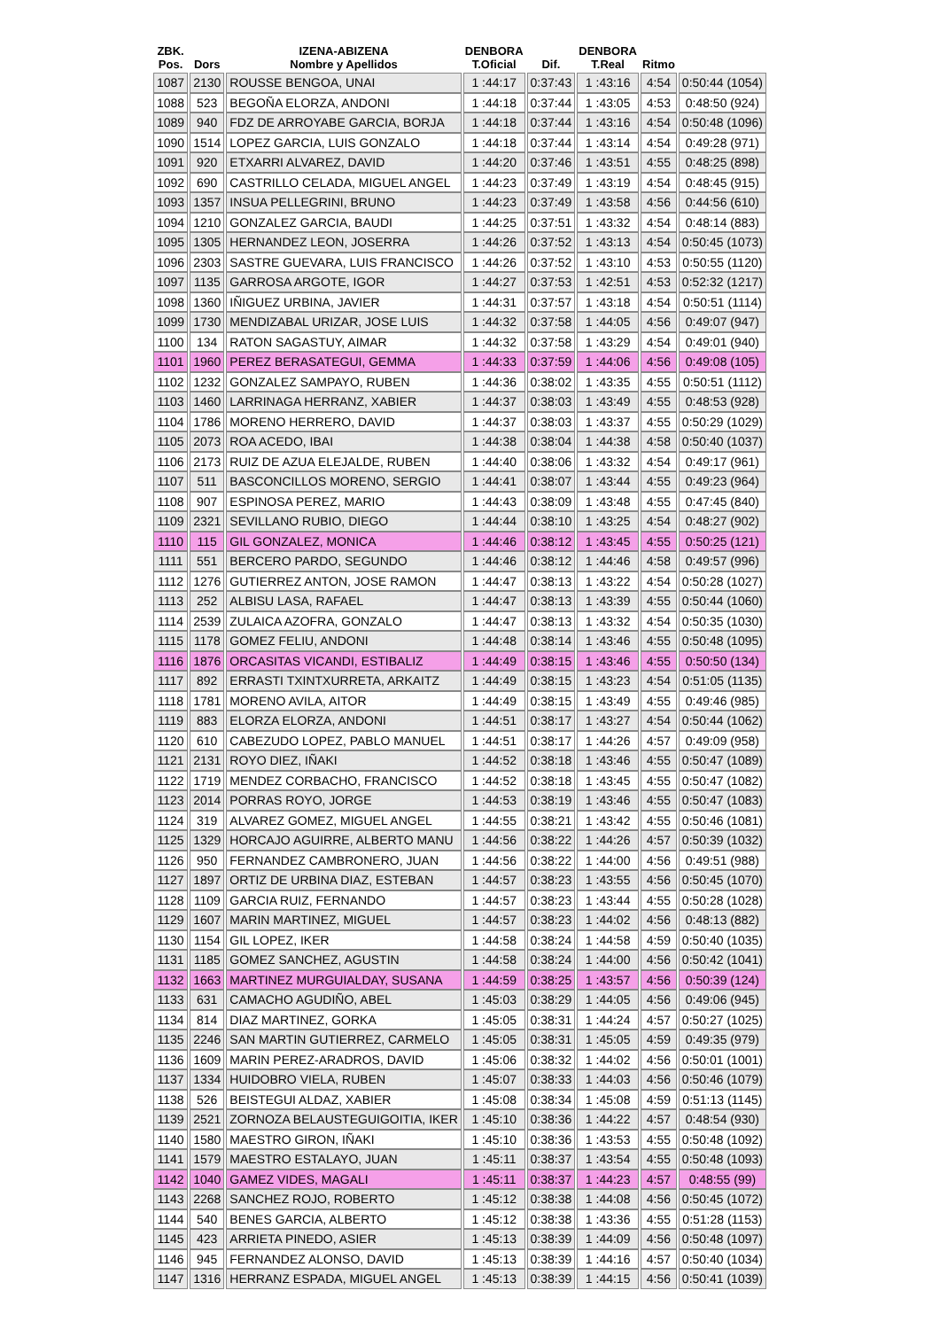| ZBK. Pos. | Dors | IZENA-ABIZENA Nombre y Apellidos | DENBORA T.Oficial | Dif. | DENBORA T.Real | Ritmo | |
| --- | --- | --- | --- | --- | --- | --- | --- |
| 1087 | 2130 | ROUSSE BENGOA, UNAI | 1 :44:17 | 0:37:43 | 1 :43:16 | 4:54 | 0:50:44 (1054) |
| 1088 | 523 | BEGOÑA ELORZA, ANDONI | 1 :44:18 | 0:37:44 | 1 :43:05 | 4:53 | 0:48:50 (924) |
| 1089 | 940 | FDZ DE ARROYABE GARCIA, BORJA | 1 :44:18 | 0:37:44 | 1 :43:16 | 4:54 | 0:50:48 (1096) |
| 1090 | 1514 | LOPEZ GARCIA, LUIS GONZALO | 1 :44:18 | 0:37:44 | 1 :43:14 | 4:54 | 0:49:28 (971) |
| 1091 | 920 | ETXARRI ALVAREZ, DAVID | 1 :44:20 | 0:37:46 | 1 :43:51 | 4:55 | 0:48:25 (898) |
| 1092 | 690 | CASTRILLO CELADA, MIGUEL ANGEL | 1 :44:23 | 0:37:49 | 1 :43:19 | 4:54 | 0:48:45 (915) |
| 1093 | 1357 | INSUA PELLEGRINI, BRUNO | 1 :44:23 | 0:37:49 | 1 :43:58 | 4:56 | 0:44:56 (610) |
| 1094 | 1210 | GONZALEZ GARCIA, BAUDI | 1 :44:25 | 0:37:51 | 1 :43:32 | 4:54 | 0:48:14 (883) |
| 1095 | 1305 | HERNANDEZ LEON, JOSERRA | 1 :44:26 | 0:37:52 | 1 :43:13 | 4:54 | 0:50:45 (1073) |
| 1096 | 2303 | SASTRE GUEVARA, LUIS FRANCISCO | 1 :44:26 | 0:37:52 | 1 :43:10 | 4:53 | 0:50:55 (1120) |
| 1097 | 1135 | GARROSA ARGOTE, IGOR | 1 :44:27 | 0:37:53 | 1 :42:51 | 4:53 | 0:52:32 (1217) |
| 1098 | 1360 | IÑIGUEZ URBINA, JAVIER | 1 :44:31 | 0:37:57 | 1 :43:18 | 4:54 | 0:50:51 (1114) |
| 1099 | 1730 | MENDIZABAL URIZAR, JOSE LUIS | 1 :44:32 | 0:37:58 | 1 :44:05 | 4:56 | 0:49:07 (947) |
| 1100 | 134 | RATON SAGASTUY, AIMAR | 1 :44:32 | 0:37:58 | 1 :43:29 | 4:54 | 0:49:01 (940) |
| 1101 | 1960 | PEREZ BERASATEGUI, GEMMA | 1 :44:33 | 0:37:59 | 1 :44:06 | 4:56 | 0:49:08 (105) |
| 1102 | 1232 | GONZALEZ SAMPAYO, RUBEN | 1 :44:36 | 0:38:02 | 1 :43:35 | 4:55 | 0:50:51 (1112) |
| 1103 | 1460 | LARRINAGA HERRANZ, XABIER | 1 :44:37 | 0:38:03 | 1 :43:49 | 4:55 | 0:48:53 (928) |
| 1104 | 1786 | MORENO HERRERO, DAVID | 1 :44:37 | 0:38:03 | 1 :43:37 | 4:55 | 0:50:29 (1029) |
| 1105 | 2073 | ROA ACEDO, IBAI | 1 :44:38 | 0:38:04 | 1 :44:38 | 4:58 | 0:50:40 (1037) |
| 1106 | 2173 | RUIZ DE AZUA ELEJALDE, RUBEN | 1 :44:40 | 0:38:06 | 1 :43:32 | 4:54 | 0:49:17 (961) |
| 1107 | 511 | BASCONCILLOS MORENO, SERGIO | 1 :44:41 | 0:38:07 | 1 :43:44 | 4:55 | 0:49:23 (964) |
| 1108 | 907 | ESPINOSA PEREZ, MARIO | 1 :44:43 | 0:38:09 | 1 :43:48 | 4:55 | 0:47:45 (840) |
| 1109 | 2321 | SEVILLANO RUBIO, DIEGO | 1 :44:44 | 0:38:10 | 1 :43:25 | 4:54 | 0:48:27 (902) |
| 1110 | 115 | GIL GONZALEZ, MONICA | 1 :44:46 | 0:38:12 | 1 :43:45 | 4:55 | 0:50:25 (121) |
| 1111 | 551 | BERCERO PARDO, SEGUNDO | 1 :44:46 | 0:38:12 | 1 :44:46 | 4:58 | 0:49:57 (996) |
| 1112 | 1276 | GUTIERREZ ANTON, JOSE RAMON | 1 :44:47 | 0:38:13 | 1 :43:22 | 4:54 | 0:50:28 (1027) |
| 1113 | 252 | ALBISU LASA, RAFAEL | 1 :44:47 | 0:38:13 | 1 :43:39 | 4:55 | 0:50:44 (1060) |
| 1114 | 2539 | ZULAICA AZOFRA, GONZALO | 1 :44:47 | 0:38:13 | 1 :43:32 | 4:54 | 0:50:35 (1030) |
| 1115 | 1178 | GOMEZ FELIU, ANDONI | 1 :44:48 | 0:38:14 | 1 :43:46 | 4:55 | 0:50:48 (1095) |
| 1116 | 1876 | ORCASITAS VICANDI, ESTIBALIZ | 1 :44:49 | 0:38:15 | 1 :43:46 | 4:55 | 0:50:50 (134) |
| 1117 | 892 | ERRASTI TXINTXURRETA, ARKAITZ | 1 :44:49 | 0:38:15 | 1 :43:23 | 4:54 | 0:51:05 (1135) |
| 1118 | 1781 | MORENO AVILA, AITOR | 1 :44:49 | 0:38:15 | 1 :43:49 | 4:55 | 0:49:46 (985) |
| 1119 | 883 | ELORZA ELORZA, ANDONI | 1 :44:51 | 0:38:17 | 1 :43:27 | 4:54 | 0:50:44 (1062) |
| 1120 | 610 | CABEZUDO LOPEZ, PABLO MANUEL | 1 :44:51 | 0:38:17 | 1 :44:26 | 4:57 | 0:49:09 (958) |
| 1121 | 2131 | ROYO DIEZ, IÑAKI | 1 :44:52 | 0:38:18 | 1 :43:46 | 4:55 | 0:50:47 (1089) |
| 1122 | 1719 | MENDEZ CORBACHO, FRANCISCO | 1 :44:52 | 0:38:18 | 1 :43:45 | 4:55 | 0:50:47 (1082) |
| 1123 | 2014 | PORRAS ROYO, JORGE | 1 :44:53 | 0:38:19 | 1 :43:46 | 4:55 | 0:50:47 (1083) |
| 1124 | 319 | ALVAREZ GOMEZ, MIGUEL ANGEL | 1 :44:55 | 0:38:21 | 1 :43:42 | 4:55 | 0:50:46 (1081) |
| 1125 | 1329 | HORCAJO AGUIRRE, ALBERTO MANU | 1 :44:56 | 0:38:22 | 1 :44:26 | 4:57 | 0:50:39 (1032) |
| 1126 | 950 | FERNANDEZ CAMBRONERO, JUAN | 1 :44:56 | 0:38:22 | 1 :44:00 | 4:56 | 0:49:51 (988) |
| 1127 | 1897 | ORTIZ DE URBINA DIAZ, ESTEBAN | 1 :44:57 | 0:38:23 | 1 :43:55 | 4:56 | 0:50:45 (1070) |
| 1128 | 1109 | GARCIA RUIZ, FERNANDO | 1 :44:57 | 0:38:23 | 1 :43:44 | 4:55 | 0:50:28 (1028) |
| 1129 | 1607 | MARIN MARTINEZ, MIGUEL | 1 :44:57 | 0:38:23 | 1 :44:02 | 4:56 | 0:48:13 (882) |
| 1130 | 1154 | GIL LOPEZ, IKER | 1 :44:58 | 0:38:24 | 1 :44:58 | 4:59 | 0:50:40 (1035) |
| 1131 | 1185 | GOMEZ SANCHEZ, AGUSTIN | 1 :44:58 | 0:38:24 | 1 :44:00 | 4:56 | 0:50:42 (1041) |
| 1132 | 1663 | MARTINEZ MURGUIALDAY, SUSANA | 1 :44:59 | 0:38:25 | 1 :43:57 | 4:56 | 0:50:39 (124) |
| 1133 | 631 | CAMACHO AGUDIÑO, ABEL | 1 :45:03 | 0:38:29 | 1 :44:05 | 4:56 | 0:49:06 (945) |
| 1134 | 814 | DIAZ MARTINEZ, GORKA | 1 :45:05 | 0:38:31 | 1 :44:24 | 4:57 | 0:50:27 (1025) |
| 1135 | 2246 | SAN MARTIN GUTIERREZ, CARMELO | 1 :45:05 | 0:38:31 | 1 :45:05 | 4:59 | 0:49:35 (979) |
| 1136 | 1609 | MARIN PEREZ-ARADROS, DAVID | 1 :45:06 | 0:38:32 | 1 :44:02 | 4:56 | 0:50:01 (1001) |
| 1137 | 1334 | HUIDOBRO VIELA, RUBEN | 1 :45:07 | 0:38:33 | 1 :44:03 | 4:56 | 0:50:46 (1079) |
| 1138 | 526 | BEISTEGUI ALDAZ, XABIER | 1 :45:08 | 0:38:34 | 1 :45:08 | 4:59 | 0:51:13 (1145) |
| 1139 | 2521 | ZORNOZA BELAUSTEGUIGOITIA, IKER | 1 :45:10 | 0:38:36 | 1 :44:22 | 4:57 | 0:48:54 (930) |
| 1140 | 1580 | MAESTRO GIRON, IÑAKI | 1 :45:10 | 0:38:36 | 1 :43:53 | 4:55 | 0:50:48 (1092) |
| 1141 | 1579 | MAESTRO ESTALAYO, JUAN | 1 :45:11 | 0:38:37 | 1 :43:54 | 4:55 | 0:50:48 (1093) |
| 1142 | 1040 | GAMEZ VIDES, MAGALI | 1 :45:11 | 0:38:37 | 1 :44:23 | 4:57 | 0:48:55 (99) |
| 1143 | 2268 | SANCHEZ ROJO, ROBERTO | 1 :45:12 | 0:38:38 | 1 :44:08 | 4:56 | 0:50:45 (1072) |
| 1144 | 540 | BENES GARCIA, ALBERTO | 1 :45:12 | 0:38:38 | 1 :43:36 | 4:55 | 0:51:28 (1153) |
| 1145 | 423 | ARRIETA PINEDO, ASIER | 1 :45:13 | 0:38:39 | 1 :44:09 | 4:56 | 0:50:48 (1097) |
| 1146 | 945 | FERNANDEZ ALONSO, DAVID | 1 :45:13 | 0:38:39 | 1 :44:16 | 4:57 | 0:50:40 (1034) |
| 1147 | 1316 | HERRANZ ESPADA, MIGUEL ANGEL | 1 :45:13 | 0:38:39 | 1 :44:15 | 4:56 | 0:50:41 (1039) |